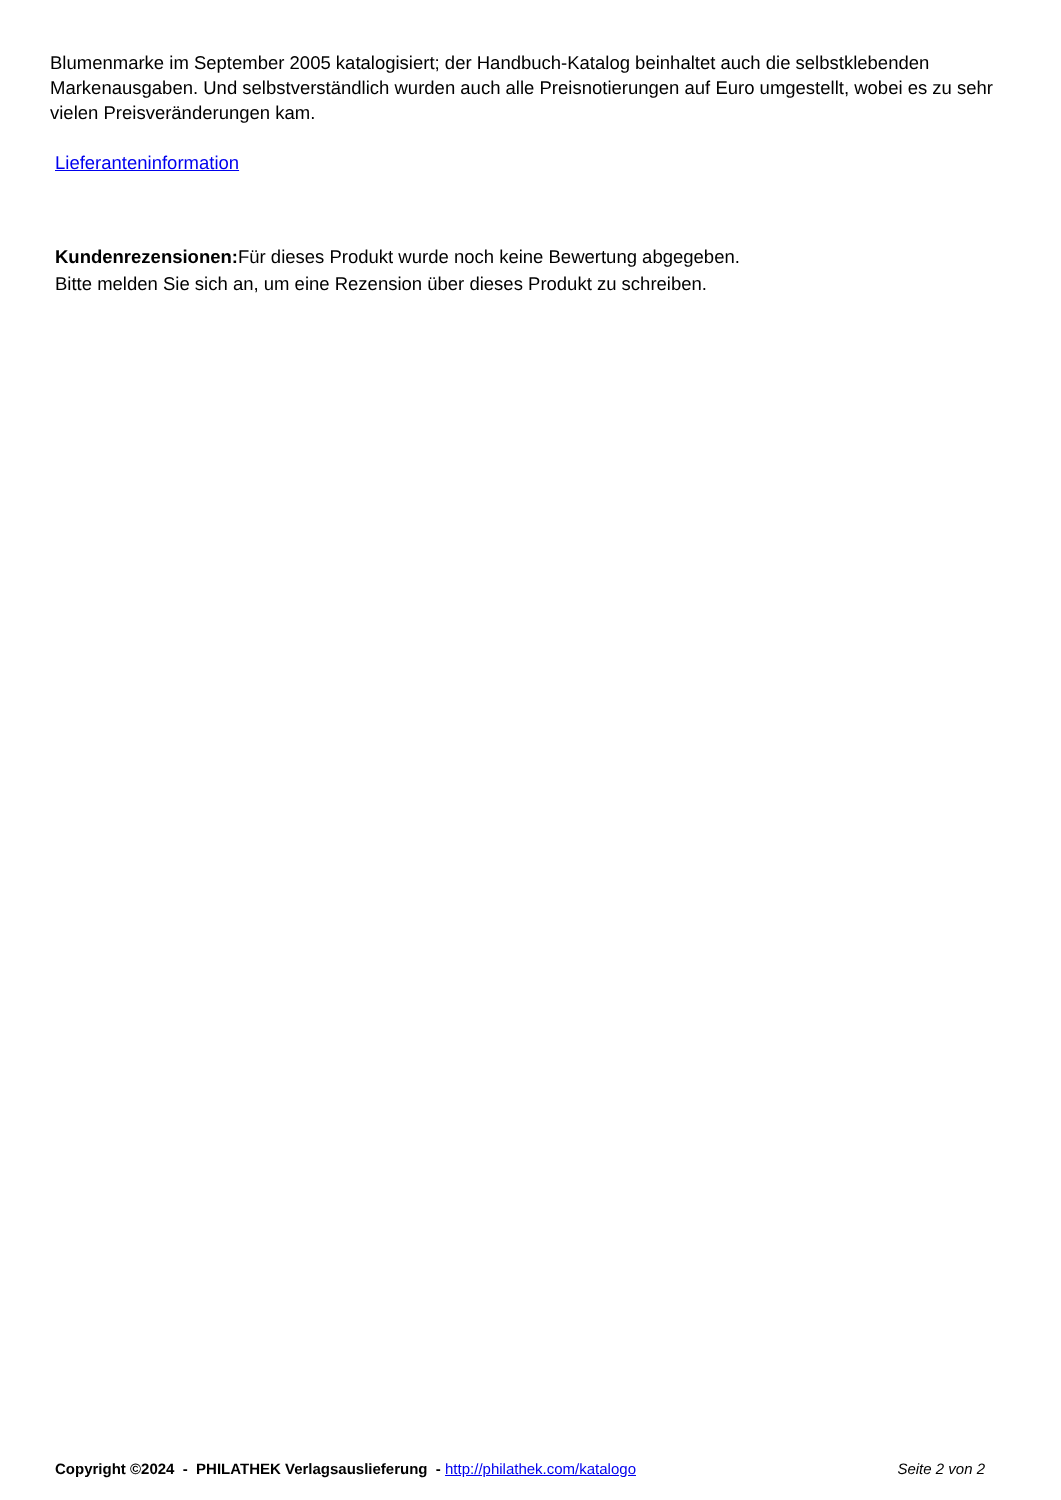Blumenmarke im September 2005 katalogisiert; der Handbuch-Katalog beinhaltet auch die selbstklebenden Markenausgaben. Und selbstverständlich wurden auch alle Preisnotierungen auf Euro umgestellt, wobei es zu sehr vielen Preisveränderungen kam.
Lieferanteninformation
Kundenrezensionen: Für dieses Produkt wurde noch keine Bewertung abgegeben.
Bitte melden Sie sich an, um eine Rezension über dieses Produkt zu schreiben.
Copyright ©2024 - PHILATHEK Verlagsauslieferung - http://philathek.com/katalogo Seite 2 von 2